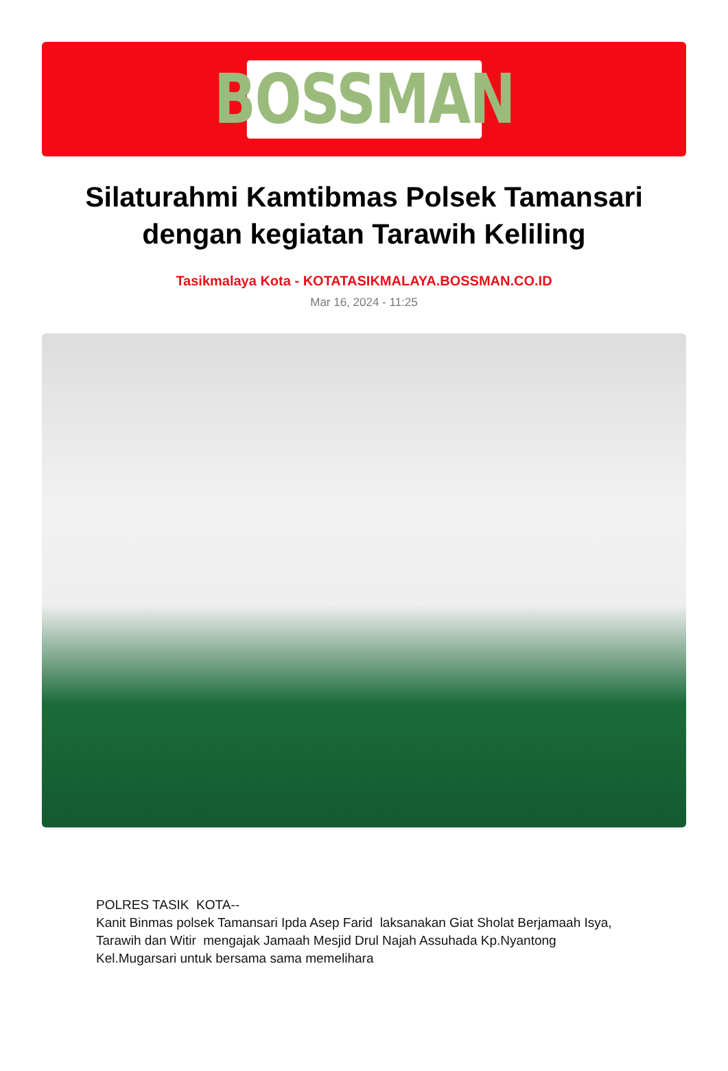BOSSMAN
Silaturahmi Kamtibmas Polsek Tamansari dengan kegiatan Tarawih Keliling
Tasikmalaya Kota - KOTATASIKMALAYA.BOSSMAN.CO.ID
Mar 16, 2024 - 11:25
POLRES TASIK KOTA--
Kanit Binmas polsek Tamansari Ipda Asep Farid laksanakan Giat Sholat Berjamaah Isya, Tarawih dan Witir mengajak Jamaah Mesjid Drul Najah Assuhada Kp.Nyantong Kel.Mugarsari untuk bersama sama memelihara